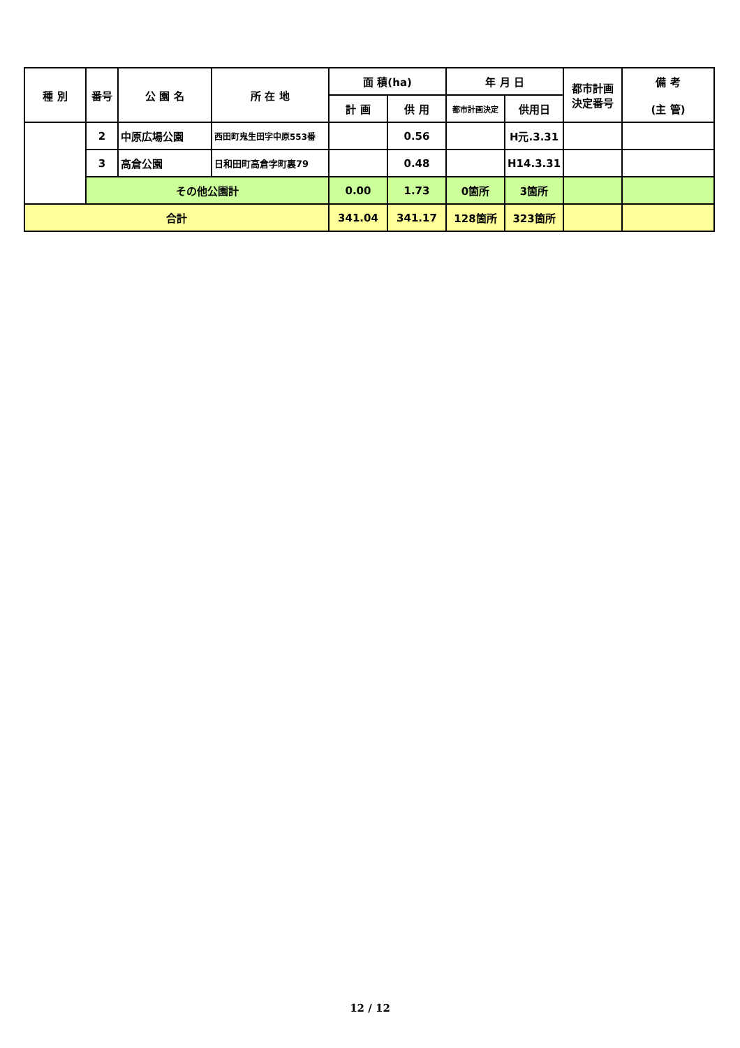| 種 別 | 番号 | 公 園 名 | 所 在 地 | 面 積(ha) | | 年 月 日 | | 都市計画 決定番号 | 備 考 (主 管) |
| --- | --- | --- | --- | --- | --- | --- | --- | --- | --- |
| | | | | 計 画 | 供 用 | 都市計画決定 | 供用日 | | |
| | 2 | 中原広場公園 | 西田町鬼生田字中原553番 | | 0.56 | | H元.3.31 | | |
| | 3 | 高倉公園 | 日和田町高倉字町裏79 | | 0.48 | | H14.3.31 | | |
| | その他公園計 | | | 0.00 | 1.73 | 0箇所 | 3箇所 | | |
| 合計 | | | | 341.04 | 341.17 | 128箇所 | 323箇所 | | |
12 / 12